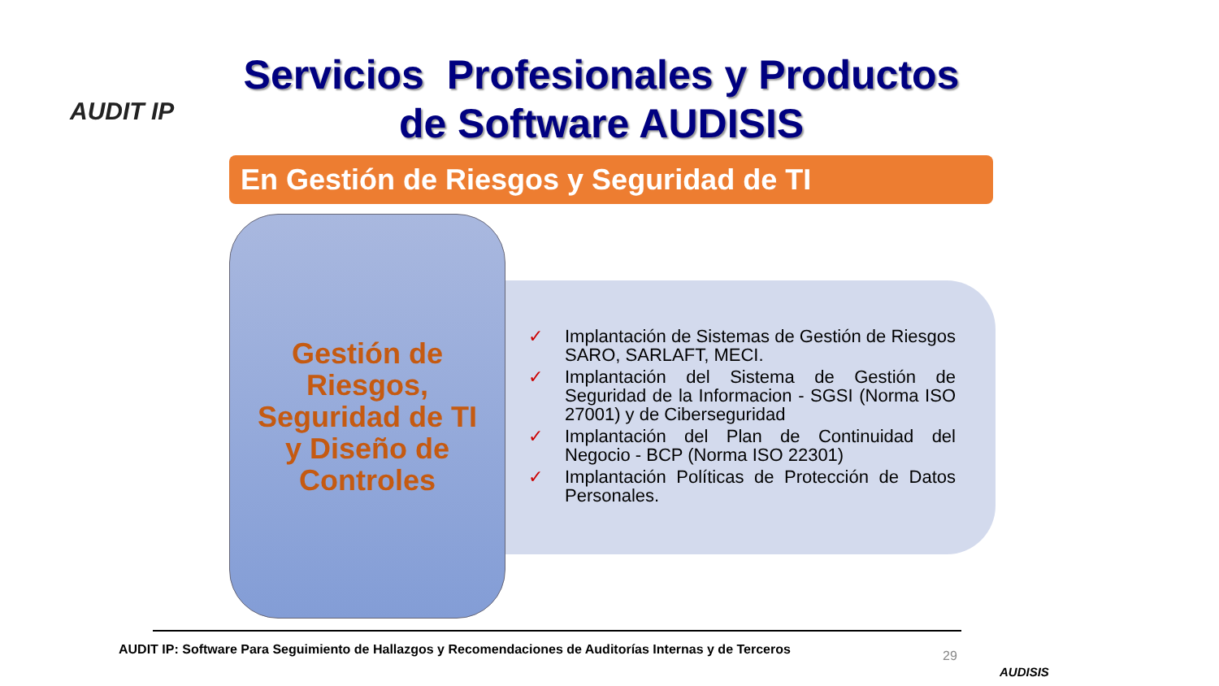AUDIT IP
Servicios Profesionales y Productos de Software AUDISIS
En Gestión de Riesgos y Seguridad de TI
Gestión de
Riesgos,
Seguridad de TI
y Diseño de
Controles
✓ Implantación de Sistemas de Gestión de Riesgos SARO, SARLAFT, MECI.
✓ Implantación del Sistema de Gestión de Seguridad de la Informacion - SGSI (Norma ISO 27001) y de Ciberseguridad
✓ Implantación del Plan de Continuidad del Negocio - BCP (Norma ISO 22301)
✓ Implantación Políticas de Protección de Datos Personales.
AUDIT IP: Software Para Seguimiento de Hallazgos y Recomendaciones de Auditorías Internas y de Terceros
29
AUDISIS